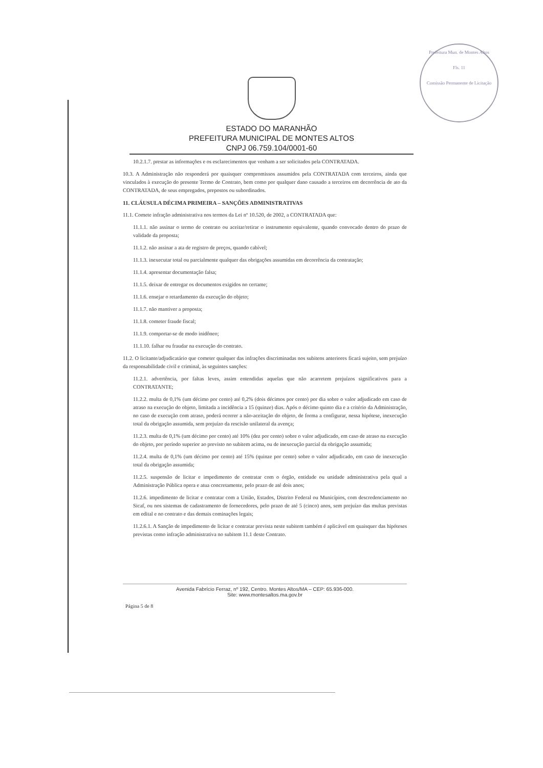Prefeitura Mun. de Montes Altos
Fls. 11
Comissão Permanente de Licitação
ESTADO DO MARANHÃO
PREFEITURA MUNICIPAL DE MONTES ALTOS
CNPJ 06.759.104/0001-60
10.2.1.7. prestar as informações e os esclarecimentos que venham a ser solicitados pela CONTRATADA.
10.3. A Administração não responderá por quaisquer compromissos assumidos pela CONTRATADA com terceiros, ainda que vinculados à execução do presente Termo de Contrato, bem como por qualquer dano causado a terceiros em decorrência de ato da CONTRATADA, de seus empregados, prepostos ou subordinados.
11. CLÁUSULA DÉCIMA PRIMEIRA – SANÇÕES ADMINISTRATIVAS
11.1. Comete infração administrativa nos termos da Lei nº 10.520, de 2002, a CONTRATADA que:
11.1.1. não assinar o termo de contrato ou aceitar/retirar o instrumento equivalente, quando convocado dentro do prazo de validade da proposta;
11.1.2. não assinar a ata de registro de preços, quando cabível;
11.1.3. inexecutar total ou parcialmente qualquer das obrigações assumidas em decorrência da contratação;
11.1.4. apresentar documentação falsa;
11.1.5. deixar de entregar os documentos exigidos no certame;
11.1.6. ensejar o retardamento da execução do objeto;
11.1.7. não mantiver a proposta;
11.1.8. cometer fraude fiscal;
11.1.9. comportar-se de modo inidôneo;
11.1.10. falhar ou fraudar na execução do contrato.
11.2. O licitante/adjudicatário que cometer qualquer das infrações discriminadas nos subitens anteriores ficará sujeito, sem prejuízo da responsabilidade civil e criminal, às seguintes sanções:
11.2.1. advertência, por faltas leves, assim entendidas aquelas que não acarretem prejuízos significativos para a CONTRATANTE;
11.2.2. multa de 0,1% (um décimo por cento) até 0,2% (dois décimos por cento) por dia sobre o valor adjudicado em caso de atraso na execução do objeto, limitada a incidência a 15 (quinze) dias. Após o décimo quinto dia e a critério da Administração, no caso de execução com atraso, poderá ocorrer a não-aceitação do objeto, de forma a configurar, nessa hipótese, inexecução total da obrigação assumida, sem prejuízo da rescisão unilateral da avença;
11.2.3. multa de 0,1% (um décimo por cento) até 10% (dez por cento) sobre o valor adjudicado, em caso de atraso na execução do objeto, por período superior ao previsto no subitem acima, ou de inexecução parcial da obrigação assumida;
11.2.4. multa de 0,1% (um décimo por cento) até 15% (quinze por cento) sobre o valor adjudicado, em caso de inexecução total da obrigação assumida;
11.2.5. suspensão de licitar e impedimento de contratar com o órgão, entidade ou unidade administrativa pela qual a Administração Pública opera e atua concretamente, pelo prazo de até dois anos;
11.2.6. impedimento de licitar e contratar com a União, Estados, Distrito Federal ou Municípios, com descredenciamento no Sicaf, ou nos sistemas de cadastramento de fornecedores, pelo prazo de até 5 (cinco) anos, sem prejuízo das multas previstas em edital e no contrato e das demais cominações legais;
11.2.6.1. A Sanção de impedimento de licitar e contratar prevista neste subitem também é aplicável em quaisquer das hipóteses previstas como infração administrativa no subitem 11.1 deste Contrato.
Avenida Fabrício Ferraz, nº 192, Centro. Montes Altos/MA – CEP: 65.936-000.
Site: www.montesaltos.ma.gov.br
Página 5 de 8